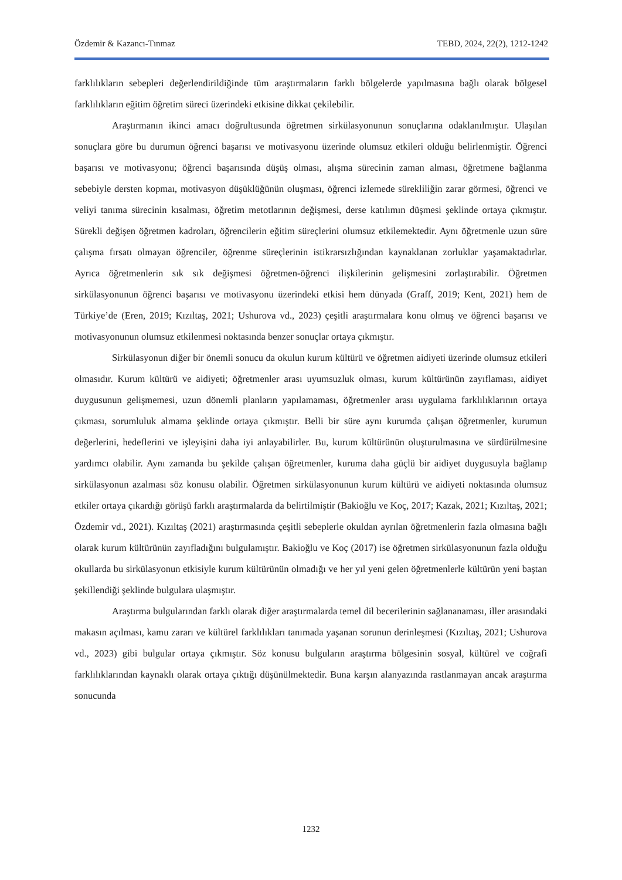Özdemir & Kazancı-Tınmaz TEBD, 2024, 22(2), 1212-1242
farklılıkların sebepleri değerlendirildiğinde tüm araştırmaların farklı bölgelerde yapılmasına bağlı olarak bölgesel farklılıkların eğitim öğretim süreci üzerindeki etkisine dikkat çekilebilir.
Araştırmanın ikinci amacı doğrultusunda öğretmen sirkülasyonunun sonuçlarına odaklanılmıştır. Ulaşılan sonuçlara göre bu durumun öğrenci başarısı ve motivasyonu üzerinde olumsuz etkileri olduğu belirlenmiştir. Öğrenci başarısı ve motivasyonu; öğrenci başarısında düşüş olması, alışma sürecinin zaman alması, öğretmene bağlanma sebebiyle dersten kopmaı, motivasyon düşüklüğünün oluşması, öğrenci izlemede sürekliliğin zarar görmesi, öğrenci ve veliyi tanıma sürecinin kısalması, öğretim metotlarının değişmesi, derse katılımın düşmesi şeklinde ortaya çıkmıştır. Sürekli değişen öğretmen kadroları, öğrencilerin eğitim süreçlerini olumsuz etkilemektedir. Aynı öğretmenle uzun süre çalışma fırsatı olmayan öğrenciler, öğrenme süreçlerinin istikrarsızlığından kaynaklanan zorluklar yaşamaktadırlar. Ayrıca öğretmenlerin sık sık değişmesi öğretmen-öğrenci ilişkilerinin gelişmesini zorlaştırabilir. Öğretmen sirkülasyonunun öğrenci başarısı ve motivasyonu üzerindeki etkisi hem dünyada (Graff, 2019; Kent, 2021) hem de Türkiye’de (Eren, 2019; Kızıltaş, 2021; Ushurova vd., 2023) çeşitli araştırmalara konu olmuş ve öğrenci başarısı ve motivasyonunun olumsuz etkilenmesi noktasında benzer sonuçlar ortaya çıkmıştır.
Sirkülasyonun diğer bir önemli sonucu da okulun kurum kültürü ve öğretmen aidiyeti üzerinde olumsuz etkileri olmasıdır. Kurum kültürü ve aidiyeti; öğretmenler arası uyumsuzluk olması, kurum kültürünün zayıflaması, aidiyet duygusunun gelişmemesi, uzun dönemli planların yapılamaması, öğretmenler arası uygulama farklılıklarının ortaya çıkması, sorumluluk almama şeklinde ortaya çıkmıştır. Belli bir süre aynı kurumda çalışan öğretmenler, kurumun değerlerini, hedeflerini ve işleyişini daha iyi anlayabilirler. Bu, kurum kültürünün oluşturulmasına ve sürdürülmesine yardımcı olabilir. Aynı zamanda bu şekilde çalışan öğretmenler, kuruma daha güçlü bir aidiyet duygusuyla bağlanıp sirkülasyonun azalması söz konusu olabilir. Öğretmen sirkülasyonunun kurum kültürü ve aidiyeti noktasında olumsuz etkiler ortaya çıkardığı görüşü farklı araştırmalarda da belirtilmiştir (Bakioğlu ve Koç, 2017; Kazak, 2021; Kızıltaş, 2021; Özdemir vd., 2021). Kızıltaş (2021) araştırmasında çeşitli sebeplerle okuldan ayrılan öğretmenlerin fazla olmasına bağlı olarak kurum kültürünün zayıfladığını bulgulamıştır. Bakioğlu ve Koç (2017) ise öğretmen sirkülasyonunun fazla olduğu okullarda bu sirkülasyonun etkisiyle kurum kültürünün olmadığı ve her yıl yeni gelen öğretmenlerle kültürün yeni baştan şekillendiği şeklinde bulgulara ulaşmıştır.
Araştırma bulgularından farklı olarak diğer araştırmalarda temel dil becerilerinin sağlananaması, iller arasındaki makasın açılması, kamu zararı ve kültürel farklılıkları tanımada yaşanan sorunun derinleşmesi (Kızıltaş, 2021; Ushurova vd., 2023) gibi bulgular ortaya çıkmıştır. Söz konusu bulguların araştırma bölgesinin sosyal, kültürel ve coğrafi farklılıklarından kaynaklı olarak ortaya çıktığı düşünülmektedir. Buna karşın alanyazında rastlanmayan ancak araştırma sonucunda
1232